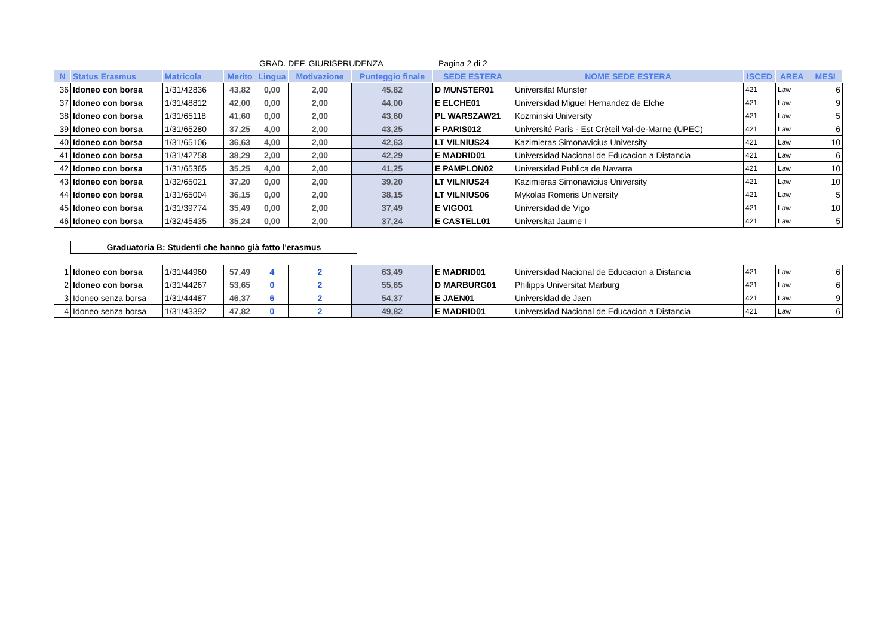GRAD. DEF. GIURISPRUDENZA Pagina 2 di 2
| N | Status Erasmus | Matricola | Merito | Lingua | Motivazione | Punteggio finale | SEDE ESTERA | NOME SEDE ESTERA | ISCED | AREA | MESI |
| --- | --- | --- | --- | --- | --- | --- | --- | --- | --- | --- | --- |
| 36 | Idoneo con borsa | 1/31/42836 | 43,82 | 0,00 | 2,00 | 45,82 | D MUNSTER01 | Universitat Munster | 421 | Law | 6 |
| 37 | Idoneo con borsa | 1/31/48812 | 42,00 | 0,00 | 2,00 | 44,00 | E ELCHE01 | Universidad Miguel Hernandez de Elche | 421 | Law | 9 |
| 38 | Idoneo con borsa | 1/31/65118 | 41,60 | 0,00 | 2,00 | 43,60 | PL WARSZAW21 | Kozminski University | 421 | Law | 5 |
| 39 | Idoneo con borsa | 1/31/65280 | 37,25 | 4,00 | 2,00 | 43,25 | F PARIS012 | Université Paris - Est Créteil Val-de-Marne (UPEC) | 421 | Law | 6 |
| 40 | Idoneo con borsa | 1/31/65106 | 36,63 | 4,00 | 2,00 | 42,63 | LT VILNIUS24 | Kazimieras Simonavicius University | 421 | Law | 10 |
| 41 | Idoneo con borsa | 1/31/42758 | 38,29 | 2,00 | 2,00 | 42,29 | E MADRID01 | Universidad Nacional de Educacion a Distancia | 421 | Law | 6 |
| 42 | Idoneo con borsa | 1/31/65365 | 35,25 | 4,00 | 2,00 | 41,25 | E PAMPLON02 | Universidad Publica de Navarra | 421 | Law | 10 |
| 43 | Idoneo con borsa | 1/32/65021 | 37,20 | 0,00 | 2,00 | 39,20 | LT VILNIUS24 | Kazimieras Simonavicius University | 421 | Law | 10 |
| 44 | Idoneo con borsa | 1/31/65004 | 36,15 | 0,00 | 2,00 | 38,15 | LT VILNIUS06 | Mykolas Romeris University | 421 | Law | 5 |
| 45 | Idoneo con borsa | 1/31/39774 | 35,49 | 0,00 | 2,00 | 37,49 | E VIGO01 | Universidad de Vigo | 421 | Law | 10 |
| 46 | Idoneo con borsa | 1/32/45435 | 35,24 | 0,00 | 2,00 | 37,24 | E CASTELL01 | Universitat Jaume I | 421 | Law | 5 |
Graduatoria B: Studenti che hanno già fatto l'erasmus
| 1 | Idoneo con borsa | 1/31/44960 | 57,49 | 4 | 2 | 63,49 | E MADRID01 | Universidad Nacional de Educacion a Distancia | 421 | Law | 6 |
| 2 | Idoneo con borsa | 1/31/44267 | 53,65 | 0 | 2 | 55,65 | D MARBURG01 | Philipps Universitat Marburg | 421 | Law | 6 |
| 3 | Idoneo senza borsa | 1/31/44487 | 46,37 | 6 | 2 | 54,37 | E JAEN01 | Universidad de Jaen | 421 | Law | 9 |
| 4 | Idoneo senza borsa | 1/31/43392 | 47,82 | 0 | 2 | 49,82 | E MADRID01 | Universidad Nacional de Educacion a Distancia | 421 | Law | 6 |